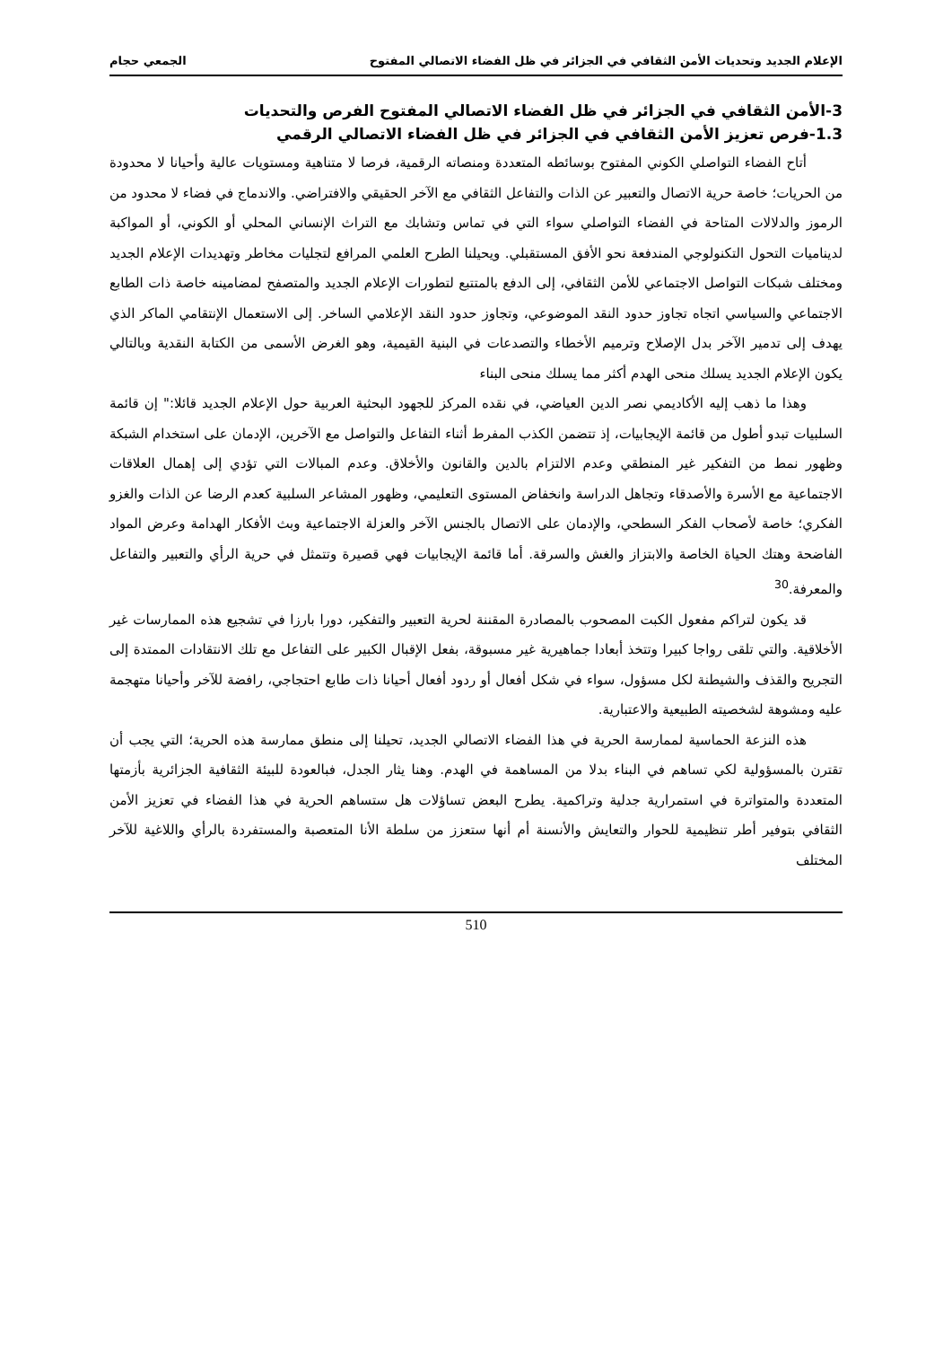الإعلام الجديد وتحديات الأمن الثقافي في الجزائر في ظل الفضاء الاتصالي المفتوح الجمعي حجام
3-الأمن الثقافي في الجزائر في ظل الفضاء الاتصالي المفتوح الفرص والتحديات
1.3-فرص تعزيز الأمن الثقافي في الجزائر في ظل الفضاء الاتصالي الرقمي
أتاح الفضاء التواصلي الكوني المفتوح بوسائطه المتعددة ومنصاته الرقمية، فرصا لا متناهية ومستويات عالية وأحيانا لا محدودة من الحريات؛ خاصة حرية الاتصال والتعبير عن الذات والتفاعل الثقافي مع الآخر الحقيقي والافتراضي. والاندماج في فضاء لا محدود من الرموز والدلالات المتاحة في الفضاء التواصلي سواء التي في تماس وتشابك مع التراث الإنساني المحلي أو الكوني، أو المواكبة لديناميات التحول التكنولوجي المندفعة نحو الأفق المستقبلي. ويحيلنا الطرح العلمي المرافع لتجليات مخاطر وتهديدات الإعلام الجديد ومختلف شبكات التواصل الاجتماعي للأمن الثقافي، إلى الدفع بالمتتبع لتطورات الإعلام الجديد والمتصفح لمضامينه خاصة ذات الطابع الاجتماعي والسياسي اتجاه تجاوز حدود النقد الموضوعي، وتجاوز حدود النقد الإعلامي الساخر. إلى الاستعمال الإنتقامي الماكر الذي يهدف إلى تدمير الآخر بدل الإصلاح وترميم الأخطاء والتصدعات في البنية القيمية، وهو الغرض الأسمى من الكتابة النقدية وبالتالي يكون الإعلام الجديد يسلك منحى الهدم أكثر مما يسلك منحى البناء
وهذا ما ذهب إليه الأكاديمي نصر الدين العياضي، في نقده المركز للجهود البحثية العربية حول الإعلام الجديد قائلا:" إن قائمة السلبيات تبدو أطول من قائمة الإيجابيات، إذ تتضمن الكذب المفرط أثناء التفاعل والتواصل مع الآخرين، الإدمان على استخدام الشبكة وظهور نمط من التفكير غير المنطقي وعدم الالتزام بالدين والقانون والأخلاق. وعدم المبالات التي تؤدي إلى إهمال العلاقات الاجتماعية مع الأسرة والأصدقاء وتجاهل الدراسة وانخفاض المستوى التعليمي، وظهور المشاعر السلبية كعدم الرضا عن الذات والغزو الفكري؛ خاصة لأصحاب الفكر السطحي، والإدمان على الاتصال بالجنس الآخر والعزلة الاجتماعية وبث الأفكار الهدامة وعرض المواد الفاضحة وهتك الحياة الخاصة والابتزاز والغش والسرقة. أما قائمة الإيجابيات فهي قصيرة وتتمثل في حرية الرأي والتعبير والتفاعل والمعرفة.<sup>30</sup>
قد يكون لتراكم مفعول الكبت المصحوب بالمصادرة المقننة لحرية التعبير والتفكير، دورا بارزا في تشجيع هذه الممارسات غير الأخلاقية. والتي تلقى رواجا كبيرا وتتخذ أبعادا جماهيرية غير مسبوقة، بفعل الإقبال الكبير على التفاعل مع تلك الانتقادات الممتدة إلى التجريح والقذف والشيطنة لكل مسؤول، سواء في شكل أفعال أو ردود أفعال أحيانا ذات طابع احتجاجي، رافضة للآخر وأحيانا متهجمة عليه ومشوهة لشخصيته الطبيعية والاعتبارية.
هذه النزعة الحماسية لممارسة الحرية في هذا الفضاء الاتصالي الجديد، تحيلنا إلى منطق ممارسة هذه الحرية؛ التي يجب أن تقترن بالمسؤولية لكي تساهم في البناء بدلا من المساهمة في الهدم. وهنا يثار الجدل، فبالعودة للبيئة الثقافية الجزائرية بأزمتها المتعددة والمتواترة في استمرارية جدلية وتراكمية. يطرح البعض تساؤلات هل ستساهم الحرية في هذا الفضاء في تعزيز الأمن الثقافي بتوفير أطر تنظيمية للحوار والتعايش والأنسنة أم أنها ستعزز من سلطة الأنا المتعصبة والمستفردة بالرأي واللاغية للآخر المختلف
510